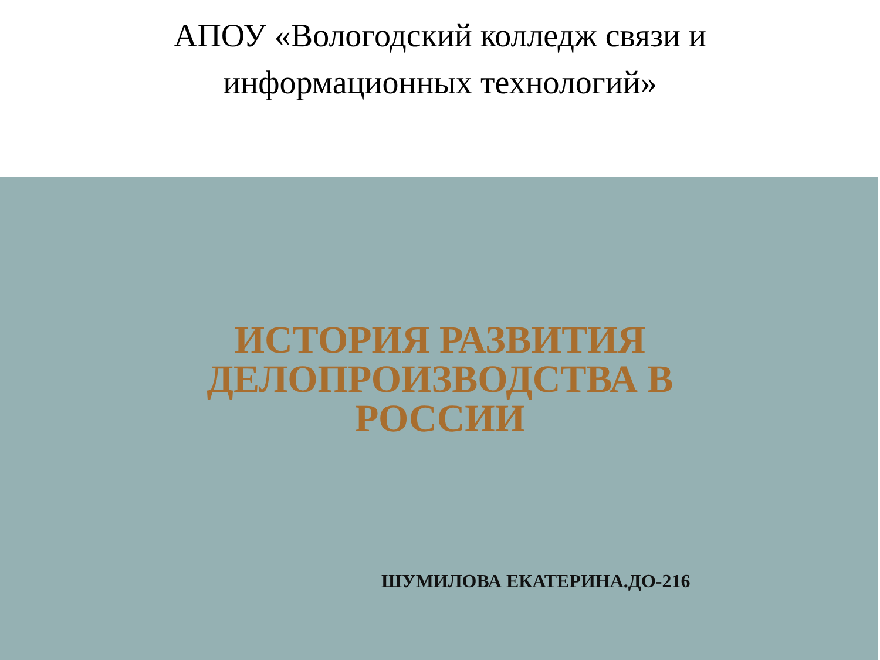АПОУ «Вологодский колледж связи и
информационных технологий»
ИСТОРИЯ РАЗВИТИЯ
ДЕЛОПРОИЗВОДСТВА В
РОССИИ
ШУМИЛОВА ЕКАТЕРИНА.ДО-216